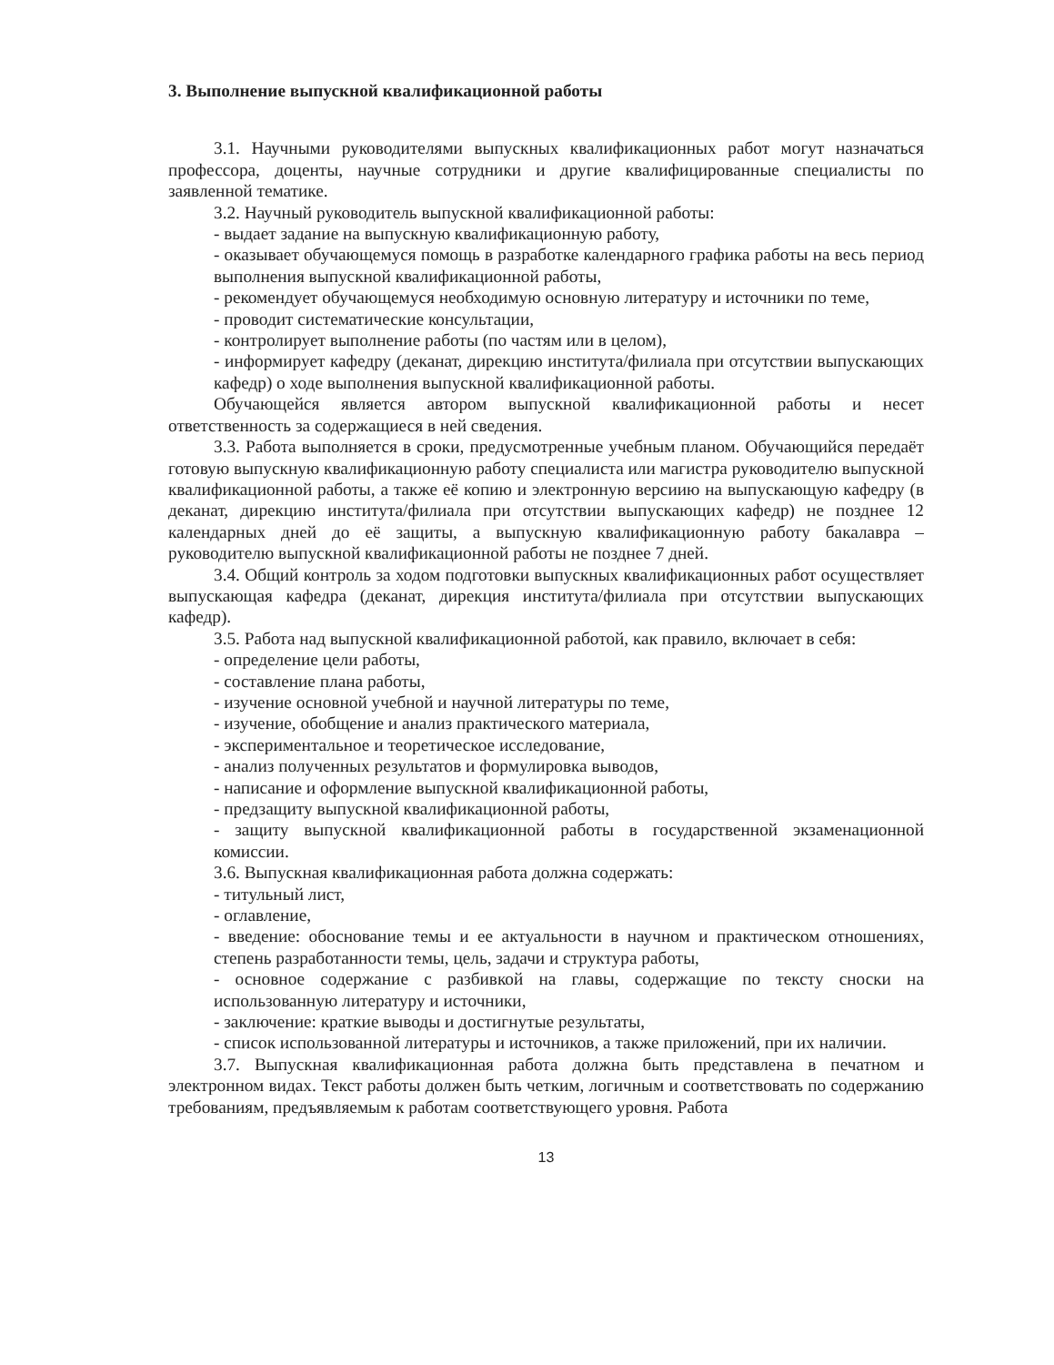3. Выполнение выпускной квалификационной работы
3.1. Научными руководителями выпускных квалификационных работ могут назначаться профессора, доценты, научные сотрудники и другие квалифицированные специалисты по заявленной тематике.
3.2. Научный руководитель выпускной квалификационной работы:
- выдает задание на выпускную квалификационную работу,
- оказывает обучающемуся помощь в разработке календарного графика работы на весь период выполнения выпускной квалификационной работы,
- рекомендует обучающемуся необходимую основную литературу и источники по теме,
- проводит систематические консультации,
- контролирует выполнение работы (по частям или в целом),
- информирует кафедру (деканат, дирекцию института/филиала при отсутствии выпускающих кафедр) о ходе выполнения выпускной квалификационной работы.
Обучающейся является автором выпускной квалификационной работы и несет ответственность за содержащиеся в ней сведения.
3.3. Работа выполняется в сроки, предусмотренные учебным планом. Обучающийся передаёт готовую выпускную квалификационную работу специалиста или магистра руководителю выпускной квалификационной работы, а также её копию и электронную версиию на выпускающую кафедру (в деканат, дирекцию института/филиала при отсутствии выпускающих кафедр) не позднее 12 календарных дней до её защиты, а выпускную квалификационную работу бакалавра – руководителю выпускной квалификационной работы не позднее 7 дней.
3.4. Общий контроль за ходом подготовки выпускных квалификационных работ осуществляет выпускающая кафедра (деканат, дирекция института/филиала при отсутствии выпускающих кафедр).
3.5. Работа над выпускной квалификационной работой, как правило, включает в себя:
- определение цели работы,
- составление плана работы,
- изучение основной учебной и научной литературы по теме,
- изучение, обобщение и анализ практического материала,
- экспериментальное и теоретическое исследование,
- анализ полученных результатов и формулировка выводов,
- написание и оформление выпускной квалификационной работы,
- предзащиту выпускной квалификационной работы,
- защиту выпускной квалификационной работы в государственной экзаменационной комиссии.
3.6. Выпускная квалификационная работа должна содержать:
- титульный лист,
- оглавление,
- введение: обоснование темы и ее актуальности в научном и практическом отношениях, степень разработанности темы, цель, задачи и структура работы,
- основное содержание с разбивкой на главы, содержащие по тексту сноски на использованную литературу и источники,
- заключение: краткие выводы и достигнутые результаты,
- список использованной литературы и источников, а также приложений, при их наличии.
3.7. Выпускная квалификационная работа должна быть представлена в печатном и электронном видах. Текст работы должен быть четким, логичным и соответствовать по содержанию требованиям, предъявляемым к работам соответствующего уровня. Работа
13